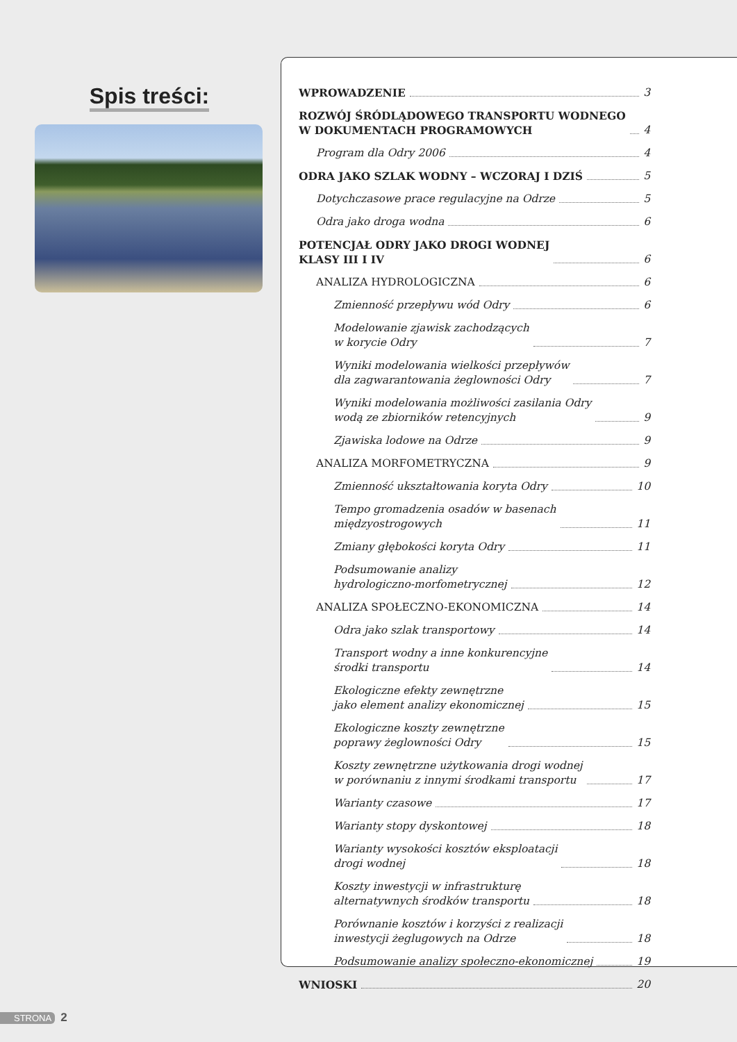Spis treści:
WPROWADZENIE 3
ROZWÓJ ŚRÓDLĄDOWEGO TRANSPORTU WODNEGO
W DOKUMENTACH PROGRAMOWYCH 4
Program dla Odry 2006 4
ODRA JAKO SZLAK WODNY – WCZORAJ I DZIŚ 5
Dotychczasowe prace regulacyjne na Odrze 5
Odra jako droga wodna 6
POTENCJAŁ ODRY JAKO DROGI WODNEJ
KLASY III I IV 6
ANALIZA HYDROLOGICZNA 6
Zmienność przepływu wód Odry 6
Modelowanie zjawisk zachodzących
w korycie Odry 7
Wyniki modelowania wielkości przepływów
dla zagwarantowania żeglowności Odry 7
Wyniki modelowania możliwości zasilania Odry
wodą ze zbiorników retencyjnych 9
Zjawiska lodowe na Odrze 9
ANALIZA MORFOMETRYCZNA 9
Zmienność ukształtowania koryta Odry 10
Tempo gromadzenia osadów w basenach
międzyostrogowych 11
Zmiany głębokości koryta Odry 11
Podsumowanie analizy
hydrologiczno-morfometrycznej 12
ANALIZA SPOŁECZNO-EKONOMICZNA 14
Odra jako szlak transportowy 14
Transport wodny a inne konkurencyjne
środki transportu 14
Ekologiczne efekty zewnętrzne
jako element analizy ekonomicznej 15
Ekologiczne koszty zewnętrzne
poprawy żeglowności Odry 15
Koszty zewnętrzne użytkowania drogi wodnej
w porównaniu z innymi środkami transportu 17
Warianty czasowe 17
Warianty stopy dyskontowej 18
Warianty wysokości kosztów eksploatacji
drogi wodnej 18
Koszty inwestycji w infrastrukturę
alternatywnych środków transportu 18
Porównanie kosztów i korzyści z realizacji
inwestycji żeglugowych na Odrze 18
Podsumowanie analizy społeczno-ekonomicznej 19
WNIOSKI 20
STRONA 2